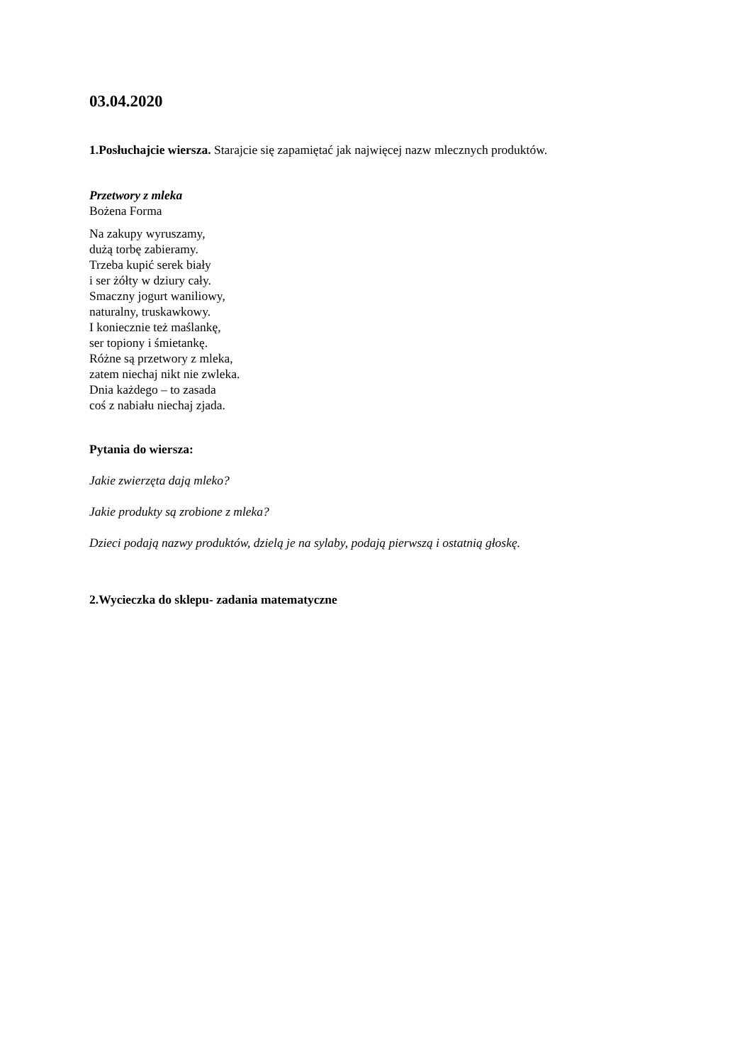03.04.2020
1.Posłuchajcie wiersza. Starajcie się zapamiętać jak najwięcej nazw mlecznych produktów.
Przetwory z mleka
Bożena Forma
Na zakupy wyruszamy,
dużą torbę zabieramy.
Trzeba kupić serek biały
i ser żółty w dziury cały.
Smaczny jogurt waniliowy,
naturalny, truskawkowy.
I koniecznie też maślankę,
ser topiony i śmietankę.
Różne są przetwory z mleka,
zatem niechaj nikt nie zwleka.
Dnia każdego – to zasada
coś z nabiału niechaj zjada.
Pytania do wiersza:
Jakie zwierzęta dają mleko?
Jakie produkty są zrobione z mleka?
Dzieci podają nazwy produktów, dzielą je na sylaby, podają pierwszą i ostatnią głoskę.
2.Wycieczka do sklepu- zadania matematyczne